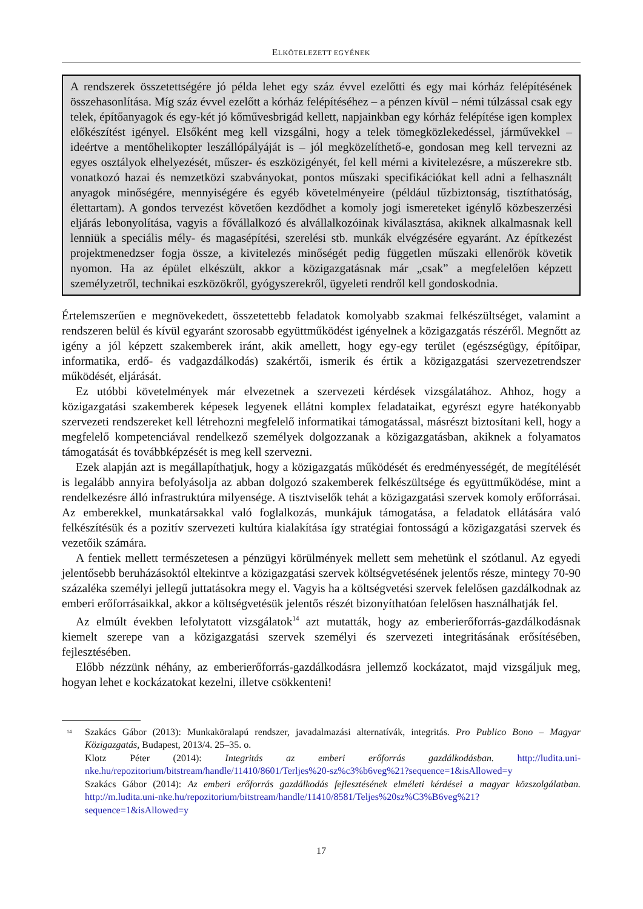ELKÖTELEZETT EGYÉNEK
A rendszerek összetettségére jó példa lehet egy száz évvel ezelőtti és egy mai kórház felépítésének összehasonlítása. Míg száz évvel ezelőtt a kórház felépítéséhez – a pénzen kívül – némi túlzással csak egy telek, építőanyagok és egy-két jó kőművesbrigád kellett, napjainkban egy kórház felépítése igen komplex előkészítést igényel. Elsőként meg kell vizsgálni, hogy a telek tömegközlekedéssel, járművekkel – ideértve a mentőhelikopter leszállópályáját is – jól megközelíthető-e, gondosan meg kell tervezni az egyes osztályok elhelyezését, műszer- és eszközigényét, fel kell mérni a kivitelezésre, a műszerekre stb. vonatkozó hazai és nemzetközi szabványokat, pontos műszaki specifikációkat kell adni a felhasznált anyagok minőségére, mennyiségére és egyéb követelményeire (például tűzbiztonság, tisztíthatóság, élettartam). A gondos tervezést követően kezdődhet a komoly jogi ismereteket igénylő közbeszerzési eljárás lebonyolítása, vagyis a fővállalkozó és alvállalkozóinak kiválasztása, akiknek alkalmasnak kell lenniük a speciális mély- és magasépítési, szerelési stb. munkák elvégzésére egyaránt. Az építkezést projektmenedzser fogja össze, a kivitelezés minőségét pedig független műszaki ellenőrök követik nyomon. Ha az épület elkészült, akkor a közigazgatásnak már „csak” a megfelelően képzett személyzetről, technikai eszközökről, gyógyszerekről, ügyeleti rendről kell gondoskodnia.
Értelemszerűen e megnövekedett, összetettebb feladatok komolyabb szakmai felkészültséget, valamint a rendszeren belül és kívül egyaránt szorosabb együttműködést igényelnek a közigazgatás részéről. Megnőtt az igény a jól képzett szakemberek iránt, akik amellett, hogy egy-egy terület (egészségügy, építőipar, informatika, erdő- és vadgazdálkodás) szakértői, ismerik és értik a közigazgatási szervezetrendszer működését, eljárását.
Ez utóbbi követelmények már elvezetnek a szervezeti kérdések vizsgálatához. Ahhoz, hogy a közigazgatási szakemberek képesek legyenek ellátni komplex feladataikat, egyrészt egyre hatékonyabb szervezeti rendszereket kell létrehozni megfelelő informatikai támogatással, másrészt biztosítani kell, hogy a megfelelő kompetenciával rendelkező személyek dolgozzanak a közigazgatásban, akiknek a folyamatos támogatását és továbbképzését is meg kell szervezni.
Ezek alapján azt is megállapíthatjuk, hogy a közigazgatás működését és eredményességét, de megítélését is legalább annyira befolyásolja az abban dolgozó szakemberek felkészültsége és együttműködése, mint a rendelkezésre álló infrastruktúra milyensége. A tisztviselők tehát a közigazgatási szervek komoly erőforrásai. Az emberekkel, munkatársakkal való foglalkozás, munkájuk támogatása, a feladatok ellátására való felkészítésük és a pozitív szervezeti kultúra kialakítása így stratégiai fontosságú a közigazgatási szervek és vezetőik számára.
A fentiek mellett természetesen a pénzügyi körülmények mellett sem mehetünk el szótlanul. Az egyedi jelentősebb beruházásoktól eltekintve a közigazgatási szervek költségvetésének jelentős része, mintegy 70-90 százaléka személyi jellegű juttatásokra megy el. Vagyis ha a költségvetési szervek felelősen gazdálkodnak az emberi erőforrásaikkal, akkor a költségvetésük jelentős részét bizonyíthatóan felelősen használhatják fel.
Az elmúlt években lefolytatott vizsgálatok<sup>14</sup> azt mutatták, hogy az emberierőforrás-gazdálkodásnak kiemelt szerepe van a közigazgatási szervek személyi és szervezeti integritásának erősítésében, fejlesztésében.
Előbb nézzünk néhány, az emberierőforrás-gazdálkodásra jellemző kockázatot, majd vizsgáljuk meg, hogyan lehet e kockázatokat kezelni, illetve csökkenteni!
<sup>14</sup>
Szakács Gábor (2013): Munkaköralapú rendszer, javadalmazási alternatívák, integritás. Pro Publico Bono – Magyar Közigazgatás, Budapest, 2013/4. 25–35. o.
Klotz Péter (2014): Integritás az emberi erőforrás gazdálkodásban. http://ludita.uni-nke.hu/repozitorium/bitstream/handle/11410/8601/Terljes%20-sz%c3%b6veg%21?sequence=1&isAllowed=y
Szakács Gábor (2014): Az emberi erőforrás gazdálkodás fejlesztésének elméleti kérdései a magyar közszolgálatban. http://m.ludita.uni-nke.hu/repozitorium/bitstream/handle/11410/8581/Teljes%20sz%C3%B6veg%21?sequence=1&isAllowed=y
17